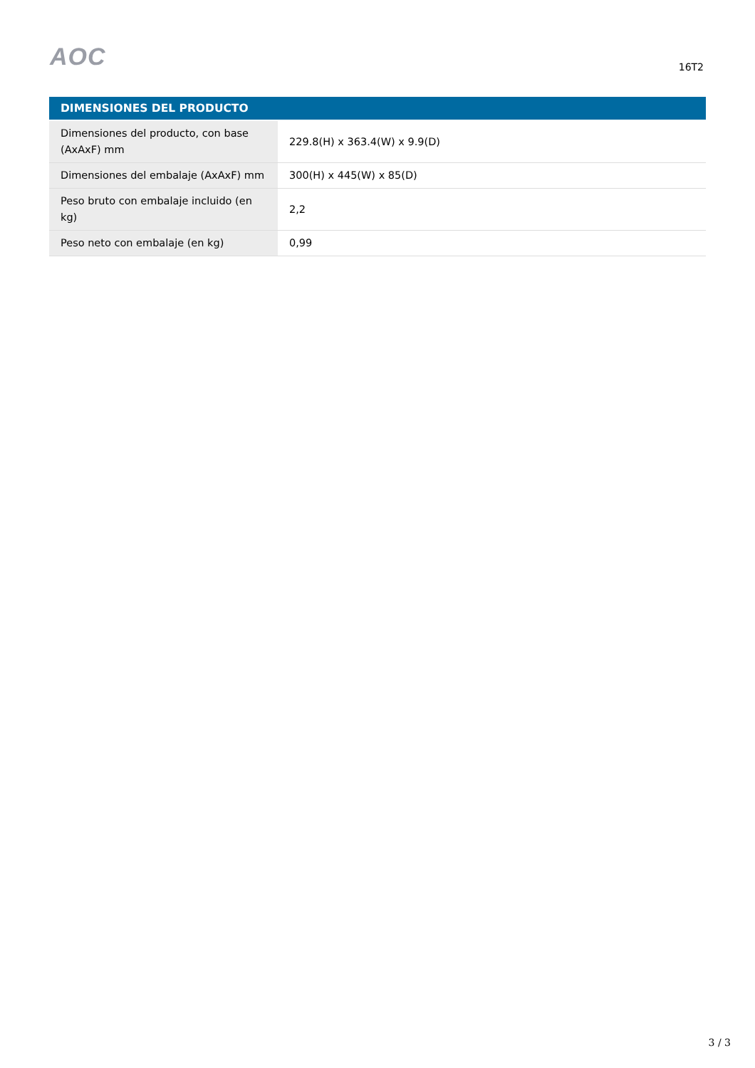AOC 16T2
| DIMENSIONES DEL PRODUCTO | |
| --- | --- |
| Dimensiones del producto, con base (AxAxF) mm | 229.8(H) x 363.4(W) x 9.9(D) |
| Dimensiones del embalaje (AxAxF) mm | 300(H) x 445(W) x 85(D) |
| Peso bruto con embalaje incluido (en kg) | 2,2 |
| Peso neto con embalaje (en kg) | 0,99 |
3 / 3